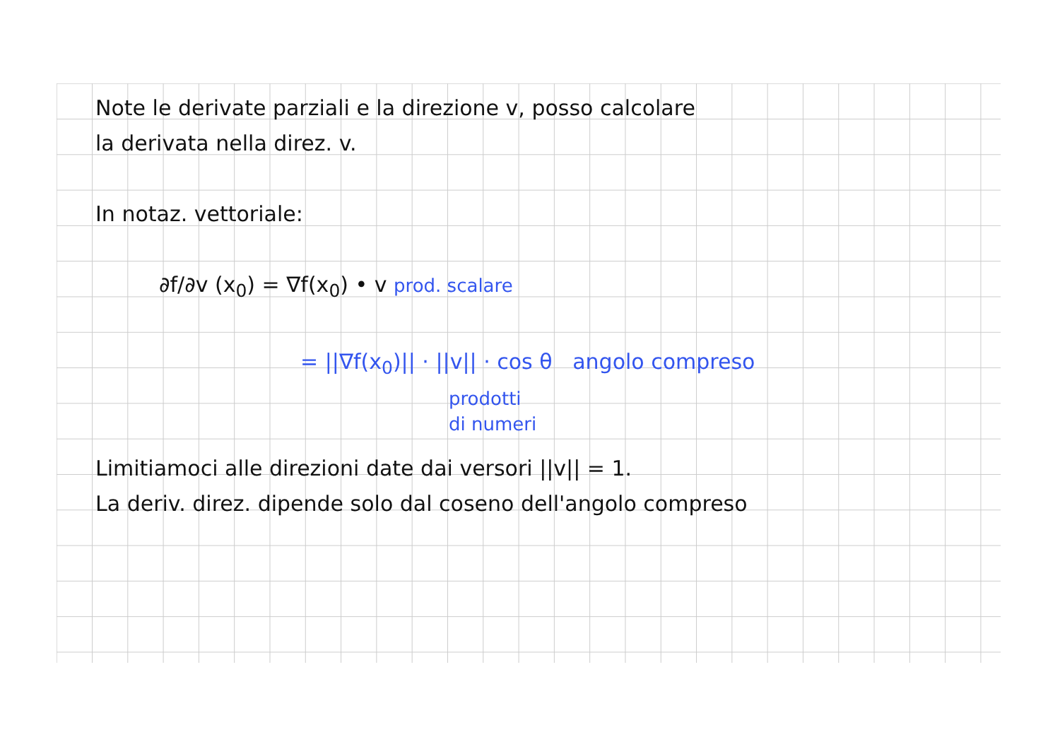Note le derivate parziali e la direzione v, posso calcolare
la derivata nella direz. v.
In notaz. vettoriale:
∂f/∂v (x<sub>0</sub>) = ∇f(x<sub>0</sub>) • v prod. scalare
= ||∇f(x<sub>0</sub>)|| · ||v|| · cos θ angolo compreso
prodotti
di numeri
Limitiamoci alle direzioni date dai versori ||v|| = 1.
La deriv. direz. dipende solo dal coseno dell'angolo compreso